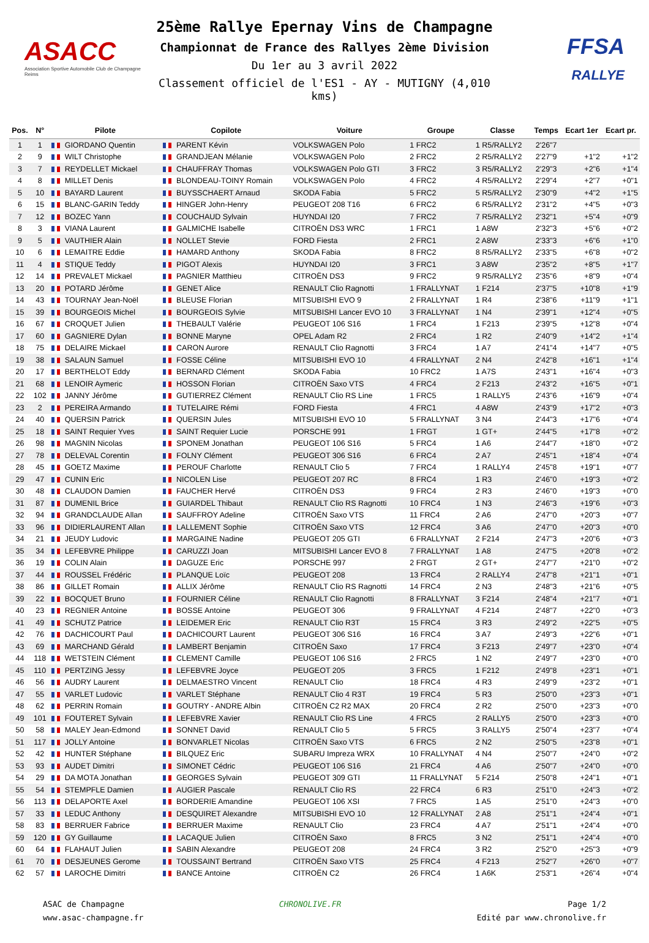ASACC
Association Sportive Automobile Club de Champagne Reims
25ème Rallye Epernay Vins de Champagne
Championnat de France des Rallyes 2ème Division
Du 1er au 3 avril 2022
Classement officiel de l'ES1 - AY - MUTIGNY (4,010 kms)
FFSA
RALLYE
| Pos. | N° | Pilote | Copilote | Voiture | Groupe | Classe | Temps | Ecart 1er | Ecart pr. |
| --- | --- | --- | --- | --- | --- | --- | --- | --- | --- |
| 1 | 1 | GIORDANO Quentin | PARENT Kévin | VOLKSWAGEN Polo | 1 FRC2 | 1 R5/RALLY2 | 2'26"7 | | |
| 2 | 9 | WILT Christophe | GRANDJEAN Mélanie | VOLKSWAGEN Polo | 2 FRC2 | 2 R5/RALLY2 | 2'27"9 | +1"2 | +1"2 |
| 3 | 7 | REYDELLET Mickael | CHAUFFRAY Thomas | VOLKSWAGEN Polo GTI | 3 FRC2 | 3 R5/RALLY2 | 2'29"3 | +2"6 | +1"4 |
| 4 | 8 | MILLET Denis | BLONDEAU-TOINY Romain | VOLKSWAGEN Polo | 4 FRC2 | 4 R5/RALLY2 | 2'29"4 | +2"7 | +0"1 |
| 5 | 10 | BAYARD Laurent | BUYSSCHAERT Arnaud | SKODA Fabia | 5 FRC2 | 5 R5/RALLY2 | 2'30"9 | +4"2 | +1"5 |
| 6 | 15 | BLANC-GARIN Teddy | HINGER John-Henry | PEUGEOT 208 T16 | 6 FRC2 | 6 R5/RALLY2 | 2'31"2 | +4"5 | +0"3 |
| 7 | 12 | BOZEC Yann | COUCHAUD Sylvain | HUYNDAI I20 | 7 FRC2 | 7 R5/RALLY2 | 2'32"1 | +5"4 | +0"9 |
| 8 | 3 | VIANA Laurent | GALMICHE Isabelle | CITROËN DS3 WRC | 1 FRC1 | 1 A8W | 2'32"3 | +5"6 | +0"2 |
| 9 | 5 | VAUTHIER Alain | NOLLET Stevie | FORD Fiesta | 2 FRC1 | 2 A8W | 2'33"3 | +6"6 | +1"0 |
| 10 | 6 | LEMAITRE Eddie | HAMARD Anthony | SKODA Fabia | 8 FRC2 | 8 R5/RALLY2 | 2'33"5 | +6"8 | +0"2 |
| 11 | 4 | STIQUE Teddy | PIGOT Alexis | HUYNDAI I20 | 3 FRC1 | 3 A8W | 2'35"2 | +8"5 | +1"7 |
| 12 | 14 | PREVALET Mickael | PAGNIER Matthieu | CITROËN DS3 | 9 FRC2 | 9 R5/RALLY2 | 2'35"6 | +8"9 | +0"4 |
| 13 | 20 | POTARD Jérôme | GENET Alice | RENAULT Clio Ragnotti | 1 FRALLYNAT | 1 F214 | 2'37"5 | +10"8 | +1"9 |
| 14 | 43 | TOURNAY Jean-Noël | BLEUSE Florian | MITSUBISHI EVO 9 | 2 FRALLYNAT | 1 R4 | 2'38"6 | +11"9 | +1"1 |
| 15 | 39 | BOURGEOIS Michel | BOURGEOIS Sylvie | MITSUBISHI Lancer EVO 10 | 3 FRALLYNAT | 1 N4 | 2'39"1 | +12"4 | +0"5 |
| 16 | 67 | CROQUET Julien | THEBAULT Valérie | PEUGEOT 106 S16 | 1 FRC4 | 1 F213 | 2'39"5 | +12"8 | +0"4 |
| 17 | 60 | GAGNIERE Dylan | BONNE Maryne | OPEL Adam R2 | 2 FRC4 | 1 R2 | 2'40"9 | +14"2 | +1"4 |
| 18 | 75 | DELAIRE Mickael | CARON Aurore | RENAULT Clio Ragnotti | 3 FRC4 | 1 A7 | 2'41"4 | +14"7 | +0"5 |
| 19 | 38 | SALAUN Samuel | FOSSE Céline | MITSUBISHI EVO 10 | 4 FRALLYNAT | 2 N4 | 2'42"8 | +16"1 | +1"4 |
| 20 | 17 | BERTHELOT Eddy | BERNARD Clément | SKODA Fabia | 10 FRC2 | 1 A7S | 2'43"1 | +16"4 | +0"3 |
| 21 | 68 | LENOIR Aymeric | HOSSON Florian | CITROËN Saxo VTS | 4 FRC4 | 2 F213 | 2'43"2 | +16"5 | +0"1 |
| 22 | 102 | JANNY Jérôme | GUTIERREZ Clément | RENAULT Clio RS Line | 1 FRC5 | 1 RALLY5 | 2'43"6 | +16"9 | +0"4 |
| 23 | 2 | PEREIRA Armando | TUTELAIRE Rémi | FORD Fiesta | 4 FRC1 | 4 A8W | 2'43"9 | +17"2 | +0"3 |
| 24 | 40 | QUERSIN Patrick | QUERSIN Jules | MITSUBISHI EVO 10 | 5 FRALLYNAT | 3 N4 | 2'44"3 | +17"6 | +0"4 |
| 25 | 18 | SAINT Requier Yves | SAINT Requier Lucie | PORSCHE 991 | 1 FRGT | 1 GT+ | 2'44"5 | +17"8 | +0"2 |
| 26 | 98 | MAGNIN Nicolas | SPONEM Jonathan | PEUGEOT 106 S16 | 5 FRC4 | 1 A6 | 2'44"7 | +18"0 | +0"2 |
| 27 | 78 | DELEVAL Corentin | FOLNY Clément | PEUGEOT 306 S16 | 6 FRC4 | 2 A7 | 2'45"1 | +18"4 | +0"4 |
| 28 | 45 | GOETZ Maxime | PEROUF Charlotte | RENAULT Clio 5 | 7 FRC4 | 1 RALLY4 | 2'45"8 | +19"1 | +0"7 |
| 29 | 47 | CUNIN Eric | NICOLEN Lise | PEUGEOT 207 RC | 8 FRC4 | 1 R3 | 2'46"0 | +19"3 | +0"2 |
| 30 | 48 | CLAUDON Damien | FAUCHER Hervé | CITROËN DS3 | 9 FRC4 | 2 R3 | 2'46"0 | +19"3 | +0"0 |
| 31 | 87 | DUMENIL Brice | GUIARDEL Thibaut | RENAULT Clio RS Ragnotti | 10 FRC4 | 1 N3 | 2'46"3 | +19"6 | +0"3 |
| 32 | 94 | GRANDCLAUDE Allan | SAUFFROY Adeline | CITROËN Saxo VTS | 11 FRC4 | 2 A6 | 2'47"0 | +20"3 | +0"7 |
| 33 | 96 | DIDIERLAURENT Allan | LALLEMENT Sophie | CITROËN Saxo VTS | 12 FRC4 | 3 A6 | 2'47"0 | +20"3 | +0"0 |
| 34 | 21 | JEUDY Ludovic | MARGAINE Nadine | PEUGEOT 205 GTI | 6 FRALLYNAT | 2 F214 | 2'47"3 | +20"6 | +0"3 |
| 35 | 34 | LEFEBVRE Philippe | CARUZZI Joan | MITSUBISHI Lancer EVO 8 | 7 FRALLYNAT | 1 A8 | 2'47"5 | +20"8 | +0"2 |
| 36 | 19 | COLIN Alain | DAGUZE Eric | PORSCHE 997 | 2 FRGT | 2 GT+ | 2'47"7 | +21"0 | +0"2 |
| 37 | 44 | ROUSSEL Frédéric | PLANQUE Loïc | PEUGEOT 208 | 13 FRC4 | 2 RALLY4 | 2'47"8 | +21"1 | +0"1 |
| 38 | 86 | GILLET Romain | ALLIX Jérôme | RENAULT Clio RS Ragnotti | 14 FRC4 | 2 N3 | 2'48"3 | +21"6 | +0"5 |
| 39 | 22 | BOCQUET Bruno | FOURNIER Céline | RENAULT Clio Ragnotti | 8 FRALLYNAT | 3 F214 | 2'48"4 | +21"7 | +0"1 |
| 40 | 23 | REGNIER Antoine | BOSSE Antoine | PEUGEOT 306 | 9 FRALLYNAT | 4 F214 | 2'48"7 | +22"0 | +0"3 |
| 41 | 49 | SCHUTZ Patrice | LEIDEMER Eric | RENAULT Clio R3T | 15 FRC4 | 3 R3 | 2'49"2 | +22"5 | +0"5 |
| 42 | 76 | DACHICOURT Paul | DACHICOURT Laurent | PEUGEOT 306 S16 | 16 FRC4 | 3 A7 | 2'49"3 | +22"6 | +0"1 |
| 43 | 69 | MARCHAND Gérald | LAMBERT Benjamin | CITROËN Saxo | 17 FRC4 | 3 F213 | 2'49"7 | +23"0 | +0"4 |
| 44 | 118 | WETSTEIN Clément | CLEMENT Camille | PEUGEOT 106 S16 | 2 FRC5 | 1 N2 | 2'49"7 | +23"0 | +0"0 |
| 45 | 110 | PERTZING Jessy | LEFEBVRE Joyce | PEUGEOT 205 | 3 FRC5 | 1 F212 | 2'49"8 | +23"1 | +0"1 |
| 46 | 56 | AUDRY Laurent | DELMAESTRO Vincent | RENAULT Clio | 18 FRC4 | 4 R3 | 2'49"9 | +23"2 | +0"1 |
| 47 | 55 | VARLET Ludovic | VARLET Stéphane | RENAULT Clio 4 R3T | 19 FRC4 | 5 R3 | 2'50"0 | +23"3 | +0"1 |
| 48 | 62 | PERRIN Romain | GOUTRY - ANDRE Albin | CITROËN C2 R2 MAX | 20 FRC4 | 2 R2 | 2'50"0 | +23"3 | +0"0 |
| 49 | 101 | FOUTERET Sylvain | LEFEBVRE Xavier | RENAULT Clio RS Line | 4 FRC5 | 2 RALLY5 | 2'50"0 | +23"3 | +0"0 |
| 50 | 58 | MALEY Jean-Edmond | SONNET David | RENAULT Clio 5 | 5 FRC5 | 3 RALLY5 | 2'50"4 | +23"7 | +0"4 |
| 51 | 117 | JOLLY Antoine | BONVARLET Nicolas | CITROËN Saxo VTS | 6 FRC5 | 2 N2 | 2'50"5 | +23"8 | +0"1 |
| 52 | 42 | HUNTER Stéphane | BILQUEZ Eric | SUBARU Impreza WRX | 10 FRALLYNAT | 4 N4 | 2'50"7 | +24"0 | +0"2 |
| 53 | 93 | AUDET Dimitri | SIMONET Cédric | PEUGEOT 106 S16 | 21 FRC4 | 4 A6 | 2'50"7 | +24"0 | +0"0 |
| 54 | 29 | DA MOTA Jonathan | GEORGES Sylvain | PEUGEOT 309 GTI | 11 FRALLYNAT | 5 F214 | 2'50"8 | +24"1 | +0"1 |
| 55 | 54 | STEMPFLE Damien | AUGIER Pascale | RENAULT Clio RS | 22 FRC4 | 6 R3 | 2'51"0 | +24"3 | +0"2 |
| 56 | 113 | DELAPORTE Axel | BORDERIE Amandine | PEUGEOT 106 XSI | 7 FRC5 | 1 A5 | 2'51"0 | +24"3 | +0"0 |
| 57 | 33 | LEDUC Anthony | DESQUIRET Alexandre | MITSUBISHI EVO 10 | 12 FRALLYNAT | 2 A8 | 2'51"1 | +24"4 | +0"1 |
| 58 | 83 | BERRUER Fabrice | BERRUER Maxime | RENAULT Clio | 23 FRC4 | 4 A7 | 2'51"1 | +24"4 | +0"0 |
| 59 | 120 | GY Guillaume | LACAQUE Julien | CITROËN Saxo | 8 FRC5 | 3 N2 | 2'51"1 | +24"4 | +0"0 |
| 60 | 64 | FLAHAUT Julien | SABIN Alexandre | PEUGEOT 208 | 24 FRC4 | 3 R2 | 2'52"0 | +25"3 | +0"9 |
| 61 | 70 | DESJEUNES Gerome | TOUSSAINT Bertrand | CITROËN Saxo VTS | 25 FRC4 | 4 F213 | 2'52"7 | +26"0 | +0"7 |
| 62 | 57 | LAROCHE Dimitri | BANCE Antoine | CITROËN C2 | 26 FRC4 | 1 A6K | 2'53"1 | +26"4 | +0"4 |
ASAC de Champagne
www.asac-champagne.fr
CHRONOLIVE.FR Page 1/2
Edité par www.chronolive.fr